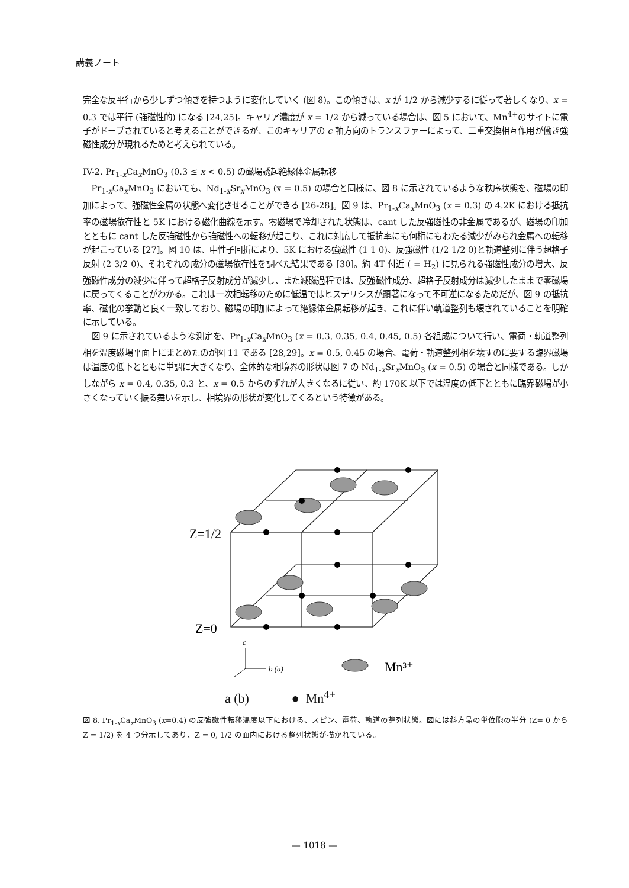講義ノート
完全な反平行から少しずつ傾きを持つように変化していく (図 8)。この傾きは、x が 1/2 から減少するに従って著しくなり、x = 0.3 では平行 (強磁性的) になる [24,25]。キャリア濃度が x = 1/2 から減っている場合は、図 5 において、Mn<sup>4+</sup>のサイトに電子がドープされていると考えることができるが、このキャリアの c 軸方向のトランスファーによって、二重交換相互作用が働き強磁性成分が現れるためと考えられている。
IV-2. Pr<sub>1-x</sub>Ca<sub>x</sub>MnO<sub>3</sub> (0.3 ≤ x < 0.5) の磁場誘起絶縁体金属転移
Pr<sub>1-x</sub>Ca<sub>x</sub>MnO<sub>3</sub> においても、Nd<sub>1-x</sub>Sr<sub>x</sub>MnO<sub>3</sub> (x = 0.5) の場合と同様に、図 8 に示されているような秩序状態を、磁場の印加によって、強磁性金属の状態へ変化させることができる [26-28]。図 9 は、Pr<sub>1-x</sub>Ca<sub>x</sub>MnO<sub>3</sub> (x = 0.3) の 4.2K における抵抗率の磁場依存性と 5K における磁化曲線を示す。零磁場で冷却された状態は、cant した反強磁性の非金属であるが、磁場の印加とともに cant した反強磁性から強磁性への転移が起こり、これに対応して抵抗率にも何桁にもわたる減少がみられ金属への転移が起こっている [27]。図 10 は、中性子回折により、5K における強磁性 (1 1 0)、反強磁性 (1/2 1/2 0)と軌道整列に伴う超格子反射 (2 3/2 0)、それぞれの成分の磁場依存性を調べた結果である [30]。約 4T 付近 ( = H<sub>2</sub>) に見られる強磁性成分の増大、反強磁性成分の減少に伴って超格子反射成分が減少し、また減磁過程では、反強磁性成分、超格子反射成分は減少したままで零磁場に戻ってくることがわかる。これは一次相転移のために低温ではヒステリシスが顕著になって不可逆になるためだが、図 9 の抵抗率、磁化の挙動と良く一致しており、磁場の印加によって絶縁体金属転移が起き、これに伴い軌道整列も壊されていることを明確に示している。
図 9 に示されているような測定を、Pr<sub>1-x</sub>Ca<sub>x</sub>MnO<sub>3</sub> (x = 0.3, 0.35, 0.4, 0.45, 0.5) 各組成について行い、電荷・軌道整列相を温度磁場平面上にまとめたのが図 11 である [28,29]。x = 0.5, 0.45 の場合、電荷・軌道整列相を壊すのに要する臨界磁場は温度の低下とともに単調に大きくなり、全体的な相境界の形状は図 7 の Nd<sub>1-x</sub>Sr<sub>x</sub>MnO<sub>3</sub> (x = 0.5) の場合と同様である。しかしながら x = 0.4, 0.35, 0.3 と、x = 0.5 からのずれが大きくなるに従い、約 170K 以下では温度の低下とともに臨界磁場が小さくなっていく振る舞いを示し、相境界の形状が変化してくるという特徴がある。
Z=1/2
Z=0
c
b (a)
Mn³⁺
a (b) ● Mn<sup>4+</sup>
図 8. Pr<sub>1-x</sub>Ca<sub>x</sub>MnO<sub>3</sub> (x=0.4) の反強磁性転移温度以下における、スピン、電荷、軌道の整列状態。図には斜方晶の単位胞の半分 (Z= 0 から Z = 1/2) を 4 つ分示してあり、Z = 0, 1/2 の面内における整列状態が描かれている。
— 1018 —